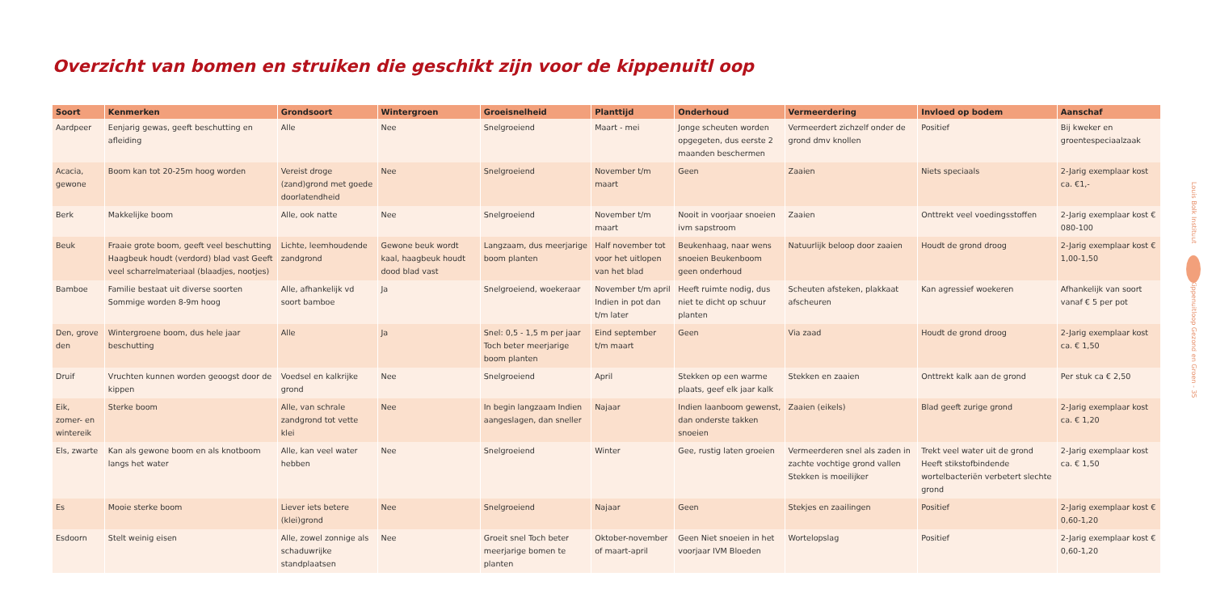Overzicht van bomen en struiken die geschikt zijn voor de kippenuitl oop
| Soort | Kenmerken | Grondsoort | Wintergroen | Groeisnelheid | Planttijd | Onderhoud | Vermeerdering | Invloed op bodem | Aanschaf |
| --- | --- | --- | --- | --- | --- | --- | --- | --- | --- |
| Aardpeer | Eenjarig gewas, geeft beschutting en afleiding | Alle | Nee | Snelgroeiend | Maart - mei | Jonge scheuten worden opgegeten, dus eerste 2 maanden beschermen | Vermeerdert zichzelf onder de grond dmv knollen | Positief | Bij kweker en groentespeciaalzaak |
| Acacia, gewone | Boom kan tot 20-25m hoog worden | Vereist droge (zand)grond met goede doorlatendheid | Nee | Snelgroeiend | November t/m maart | Geen | Zaaien | Niets speciaals | 2-Jarig exemplaar kost ca. €1,- |
| Berk | Makkelijke boom | Alle, ook natte | Nee | Snelgroeiend | November t/m maart | Nooit in voorjaar snoeien ivm sapstroom | Zaaien | Onttrekt veel voedingsstoffen | 2-Jarig exemplaar kost € 080-100 |
| Beuk | Fraaie grote boom, geeft veel beschutting Haagbeuk houdt (verdord) blad vast Geeft veel scharrelmateriaal (blaadjes, nootjes) | Lichte, leemhoudende zandgrond | Gewone beuk wordt kaal, haagbeuk houdt dood blad vast | Langzaam, dus meerjarige boom planten | Half november tot voor het uitlopen van het blad | Beukenhaag, naar wens snoeien Beukenboom geen onderhoud | Natuurlijk beloop door zaaien | Houdt de grond droog | 2-Jarig exemplaar kost € 1,00-1,50 |
| Bamboe | Familie bestaat uit diverse soorten Sommige worden 8-9m hoog | Alle, afhankelijk vd soort bamboe | Ja | Snelgroeiend, woekeraar | November t/m april Indien in pot dan t/m later | Heeft ruimte nodig, dus niet te dicht op schuur planten | Scheuten afsteken, plakkaat afscheuren | Kan agressief woekeren | Afhankelijk van soort vanaf € 5 per pot |
| Den, grove den | Wintergroene boom, dus hele jaar beschutting | Alle | Ja | Snel: 0,5 - 1,5 m per jaar Toch beter meerjarige boom planten | Eind september t/m maart | Geen | Via zaad | Houdt de grond droog | 2-Jarig exemplaar kost ca. € 1,50 |
| Druif | Vruchten kunnen worden geoogst door de kippen | Voedsel en kalkrijke grond | Nee | Snelgroeiend | April | Stekken op een warme plaats, geef elk jaar kalk | Stekken en zaaien | Onttrekt kalk aan de grond | Per stuk ca € 2,50 |
| Eik, zomer- en wintereik | Sterke boom | Alle, van schrale zandgrond tot vette klei | Nee | In begin langzaam Indien aangeslagen, dan sneller | Najaar | Indien laanboom gewenst, dan onderste takken snoeien | Zaaien (eikels) | Blad geeft zurige grond | 2-Jarig exemplaar kost ca. € 1,20 |
| Els, zwarte | Kan als gewone boom en als knotboom langs het water | Alle, kan veel water hebben | Nee | Snelgroeiend | Winter | Gee, rustig laten groeien | Vermeerderen snel als zaden in zachte vochtige grond vallen Stekken is moeilijker | Trekt veel water uit de grond Heeft stikstofbindende wortelbacteriën verbetert slechte grond | 2-Jarig exemplaar kost ca. € 1,50 |
| Es | Mooie sterke boom | Liever iets betere (klei)grond | Nee | Snelgroeiend | Najaar | Geen | Stekjes en zaailingen | Positief | 2-Jarig exemplaar kost € 0,60-1,20 |
| Esdoorn | Stelt weinig eisen | Alle, zowel zonnige als schaduwrijke standplaatsen | Nee | Groeit snel Toch beter meerjarige bomen te planten | Oktober-november of maart-april | Geen Niet snoeien in het voorjaar IVM Bloeden | Wortelopslag | Positief | 2-Jarig exemplaar kost € 0,60-1,20 |
Louis Bolk Instituut Kippenuitloop Gezond en Groen - 35